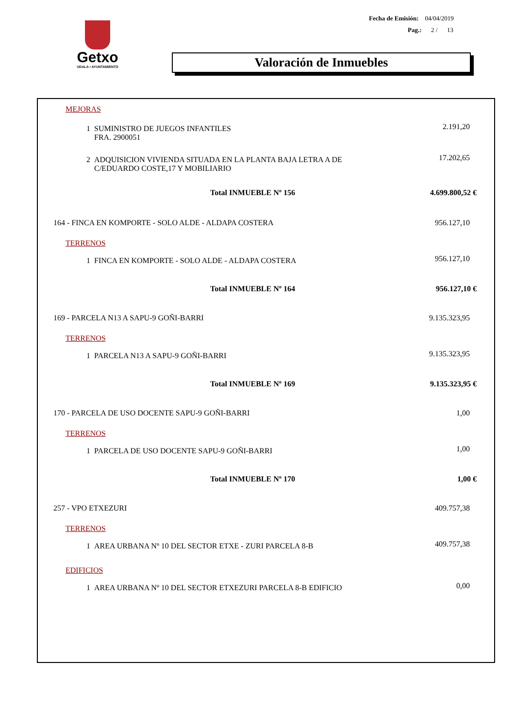Getxo
UDALA • AYUNTAMIENTO
Fecha de Emisión: 04/04/2019
Pag.: 2 / 13
Valoración de Inmuebles
| MEJORAS | |
| 1 SUMINISTRO DE JUEGOS INFANTILES FRA. 2900051 | 2.191,20 |
| 2 ADQUISICION VIVIENDA SITUADA EN LA PLANTA BAJA LETRA A DE C/EDUARDO COSTE,17 Y MOBILIARIO | 17.202,65 |
| Total INMUEBLE Nº 156 | 4.699.800,52 € |
| 164 - FINCA EN KOMPORTE - SOLO ALDE - ALDAPA COSTERA | 956.127,10 |
| TERRENOS | |
| 1 FINCA EN KOMPORTE - SOLO ALDE - ALDAPA COSTERA | 956.127,10 |
| Total INMUEBLE Nº 164 | 956.127,10 € |
| 169 - PARCELA N13 A SAPU-9 GOÑI-BARRI | 9.135.323,95 |
| TERRENOS | |
| 1 PARCELA N13 A SAPU-9 GOÑI-BARRI | 9.135.323,95 |
| Total INMUEBLE Nº 169 | 9.135.323,95 € |
| 170 - PARCELA DE USO DOCENTE SAPU-9 GOÑI-BARRI | 1,00 |
| TERRENOS | |
| 1 PARCELA DE USO DOCENTE SAPU-9 GOÑI-BARRI | 1,00 |
| Total INMUEBLE Nº 170 | 1,00 € |
| 257 - VPO ETXEZURI | 409.757,38 |
| TERRENOS | |
| 1 AREA URBANA Nº 10 DEL SECTOR ETXE - ZURI PARCELA 8-B | 409.757,38 |
| EDIFICIOS | |
| 1 AREA URBANA Nº 10 DEL SECTOR ETXEZURI PARCELA 8-B EDIFICIO | 0,00 |